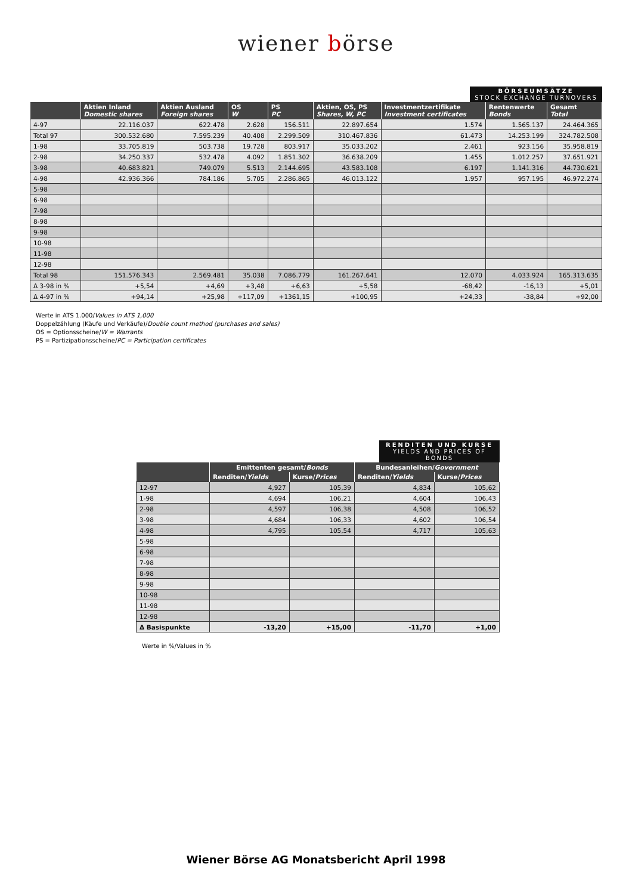wiener börse
BÖRSEUMSÄTZE STOCK EXCHANGE TURNOVERS
| | Aktien Inland Domestic shares | Aktien Ausland Foreign shares | OS W | PS PC | Aktien, OS, PS Shares, W, PC | Investmentzertifikate Investment certificates | Rentenwerte Bonds | Gesamt Total |
| --- | --- | --- | --- | --- | --- | --- | --- | --- |
| 4-97 | 22.116.037 | 622.478 | 2.628 | 156.511 | 22.897.654 | 1.574 | 1.565.137 | 24.464.365 |
| Total 97 | 300.532.680 | 7.595.239 | 40.408 | 2.299.509 | 310.467.836 | 61.473 | 14.253.199 | 324.782.508 |
| 1-98 | 33.705.819 | 503.738 | 19.728 | 803.917 | 35.033.202 | 2.461 | 923.156 | 35.958.819 |
| 2-98 | 34.250.337 | 532.478 | 4.092 | 1.851.302 | 36.638.209 | 1.455 | 1.012.257 | 37.651.921 |
| 3-98 | 40.683.821 | 749.079 | 5.513 | 2.144.695 | 43.583.108 | 6.197 | 1.141.316 | 44.730.621 |
| 4-98 | 42.936.366 | 784.186 | 5.705 | 2.286.865 | 46.013.122 | 1.957 | 957.195 | 46.972.274 |
| 5-98 | | | | | | | | |
| 6-98 | | | | | | | | |
| 7-98 | | | | | | | | |
| 8-98 | | | | | | | | |
| 9-98 | | | | | | | | |
| 10-98 | | | | | | | | |
| 11-98 | | | | | | | | |
| 12-98 | | | | | | | | |
| Total 98 | 151.576.343 | 2.569.481 | 35.038 | 7.086.779 | 161.267.641 | 12.070 | 4.033.924 | 165.313.635 |
| Δ 3-98 in % | +5,54 | +4,69 | +3,48 | +6,63 | +5,58 | -68,42 | -16,13 | +5,01 |
| Δ 4-97 in % | +94,14 | +25,98 | +117,09 | +1361,15 | +100,95 | +24,33 | -38,84 | +92,00 |
Werte in ATS 1.000/Values in ATS 1,000
Doppelzählung (Käufe und Verkäufe)/Double count method (purchases and sales)
OS = Optionsscheine/W = Warrants
PS = Partizipationsscheine/PC = Participation certificates
RENDITEN UND KURSE YIELDS AND PRICES OF BONDS
| | Emittenten gesamt/ Bonds | | Bundesanleihen/ Government | |
| --- | --- | --- | --- | --- |
| | Renditen/ Yields | Kurse/ Prices | Renditen/ Yields | Kurse/ Prices |
| 12-97 | 4,927 | 105,39 | 4,834 | 105,62 |
| 1-98 | 4,694 | 106,21 | 4,604 | 106,43 |
| 2-98 | 4,597 | 106,38 | 4,508 | 106,52 |
| 3-98 | 4,684 | 106,33 | 4,602 | 106,54 |
| 4-98 | 4,795 | 105,54 | 4,717 | 105,63 |
| 5-98 | | | | |
| 6-98 | | | | |
| 7-98 | | | | |
| 8-98 | | | | |
| 9-98 | | | | |
| 10-98 | | | | |
| 11-98 | | | | |
| 12-98 | | | | |
| Δ Basispunkte | -13,20 | +15,00 | -11,70 | +1,00 |
Werte in %/Values in %
Wiener Börse AG Monatsbericht April 1998